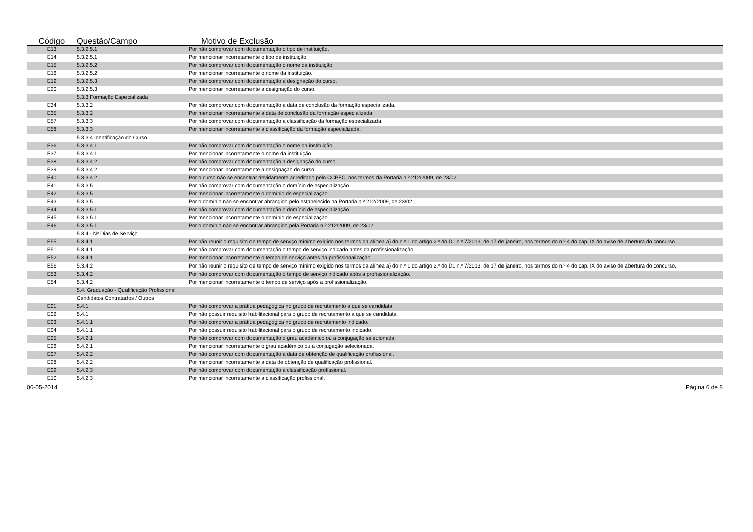| Código | Questão/Campo | Motivo de Exclusão |
| --- | --- | --- |
| E13 | 5.3.2.5.1 | Por não comprovar com documentação o tipo de instituição. |
| E14 | 5.3.2.5.1 | Por mencionar incorretamente o tipo de instituição. |
| E15 | 5.3.2.5.2 | Por não comprovar com documentação o nome da instituição. |
| E16 | 5.3.2.5.2 | Por mencionar incorretamente o nome da instituição. |
| E19 | 5.3.2.5.3 | Por não comprovar com documentação a designação do curso. |
| E20 | 5.3.2.5.3 | Por mencionar incorretamente a designação do curso. |
| | 5.3.3 Formação Especializada | |
| E34 | 5.3.3.2 | Por não comprovar com documentação a data de conclusão da formação especializada. |
| E35 | 5.3.3.2 | Por mencionar incorretamente a data de conclusão da formação especializada. |
| E57 | 5.3.3.3 | Por não comprovar com documentação a classificação da formação especializada. |
| E58 | 5.3.3.3 | Por mencionar incorretamente a classificação da formação especializada. |
| | 5.3.3.4 Identificação do Curso | |
| E36 | 5.3.3.4.1 | Por não comprovar com documentação o nome da instituição. |
| E37 | 5.3.3.4.1 | Por mencionar incorretamente o nome da instituição. |
| E38 | 5.3.3.4.2 | Por não comprovar com documentação a designação do curso. |
| E39 | 5.3.3.4.2 | Por mencionar incorretamente a designação do curso. |
| E40 | 5.3.3.4.2 | Por o curso não se encontrar devidamente acreditado pelo CCPFC, nos termos da Portaria n.º 212/2009, de 23/02. |
| E41 | 5.3.3.5 | Por não comprovar com documentação o domínio de especialização. |
| E42 | 5.3.3.5 | Por mencionar incorretamente o domínio de especialização. |
| E43 | 5.3.3.5 | Por o domínio não se encontrar abrangido pelo estabelecido na Portaria n.º 212/2009, de 23/02. |
| E44 | 5.3.3.5.1 | Por não comprovar com documentação o domínio de especialização. |
| E45 | 5.3.3.5.1 | Por mencionar incorretamente o domínio de especialização. |
| E46 | 5.3.3.5.1 | Por o domínio não se encontrar abrangido pela Portaria n.º 212/2009, de 23/02. |
| | 5.3.4 - Nº Dias de Serviço | |
| E55 | 5.3.4.1 | Por não reunir o requisito de tempo de serviço mínimo exigido nos termos da alínea a) do n.º 1 do artigo 2.º do DL n.º 7/2013, de 17 de janeiro, nos termos do n.º 4 do cap. IX do aviso de abertura do concurso. |
| E51 | 5.3.4.1 | Por não comprovar com documentação o tempo de serviço indicado antes da profissionalização. |
| E52 | 5.3.4.1 | Por mencionar incorretamente o tempo de serviço antes da profissionalização. |
| E56 | 5.3.4.2 | Por não reunir o requisito de tempo de serviço mínimo exigido nos termos da alínea a) do n.º 1 do artigo 2.º do DL n.º 7/2013, de 17 de janeiro, nos termos do n.º 4 do cap. IX do aviso de abertura do concurso. |
| E53 | 5.3.4.2 | Por não comprovar com documentação o tempo de serviço indicado após a profissionalização. |
| E54 | 5.3.4.2 | Por mencionar incorretamente o tempo de serviço após a profissionalização. |
| | 5.4. Graduação - Qualificação Profissional | |
| | Candidatos Contratados / Outros | |
| E01 | 5.4.1 | Por não comprovar a prática pedagógica no grupo de recrutamento a que se candidata. |
| E02 | 5.4.1 | Por não possuir requisito habilitacional para o grupo de recrutamento a que se candidata. |
| E03 | 5.4.1.1 | Por não comprovar a prática pedagógica no grupo de recrutamento indicado. |
| E04 | 5.4.1.1 | Por não possuir requisito habilitacional para o grupo de recrutamento indicado. |
| E05 | 5.4.2.1 | Por não comprovar com documentação o grau académico ou a conjugação selecionada. |
| E06 | 5.4.2.1 | Por mencionar incorretamente o grau académico ou a conjugação selecionada. |
| E07 | 5.4.2.2 | Por não comprovar com documentação a data de obtenção de qualificação profissional. |
| E08 | 5.4.2.2 | Por mencionar incorretamente a data de obtenção de qualificação profissional. |
| E09 | 5.4.2.3 | Por não comprovar com documentação a classificação profissional. |
| E10 | 5.4.2.3 | Por mencionar incorretamente a classificação profissional. |
06-05-2014 Página 6 de 8